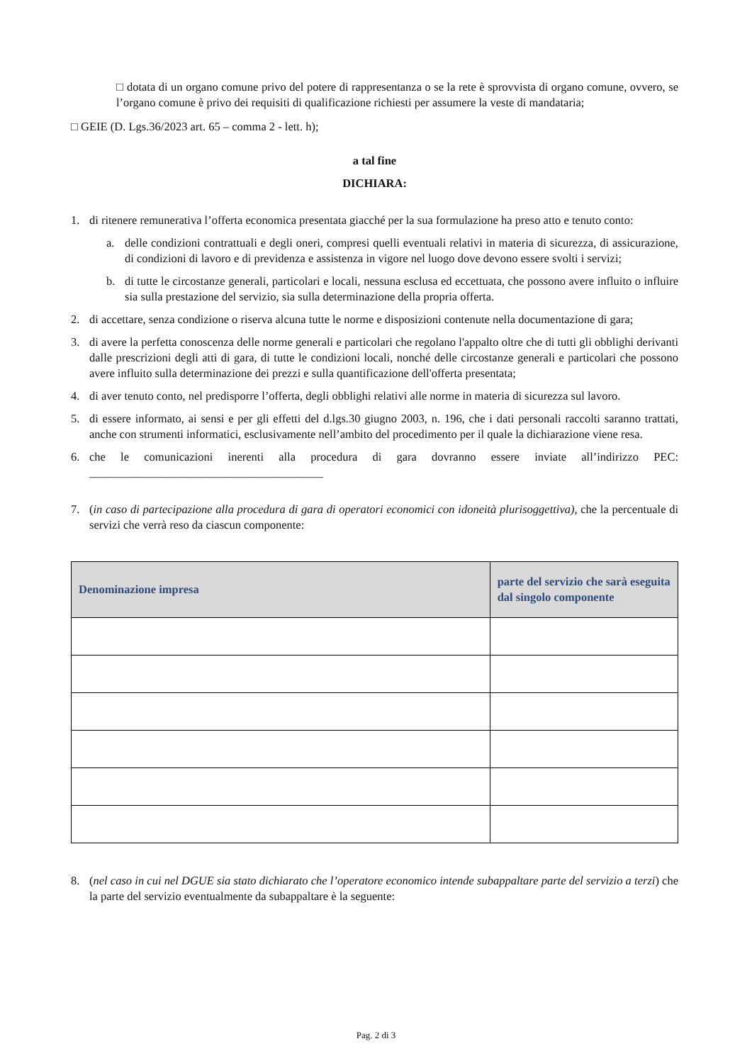□ dotata di un organo comune privo del potere di rappresentanza o se la rete è sprovvista di organo comune, ovvero, se l’organo comune è privo dei requisiti di qualificazione richiesti per assumere la veste di mandataria;
□ GEIE (D. Lgs.36/2023 art. 65 – comma 2 - lett. h);
a tal fine
DICHIARA:
1. di ritenere remunerativa l’offerta economica presentata giacché per la sua formulazione ha preso atto e tenuto conto:
a. delle condizioni contrattuali e degli oneri, compresi quelli eventuali relativi in materia di sicurezza, di assicurazione, di condizioni di lavoro e di previdenza e assistenza in vigore nel luogo dove devono essere svolti i servizi;
b. di tutte le circostanze generali, particolari e locali, nessuna esclusa ed eccettuata, che possono avere influito o influire sia sulla prestazione del servizio, sia sulla determinazione della propria offerta.
2. di accettare, senza condizione o riserva alcuna tutte le norme e disposizioni contenute nella documentazione di gara;
3. di avere la perfetta conoscenza delle norme generali e particolari che regolano l'appalto oltre che di tutti gli obblighi derivanti dalle prescrizioni degli atti di gara, di tutte le condizioni locali, nonché delle circostanze generali e particolari che possono avere influito sulla determinazione dei prezzi e sulla quantificazione dell'offerta presentata;
4. di aver tenuto conto, nel predisporre l’offerta, degli obblighi relativi alle norme in materia di sicurezza sul lavoro.
5. di essere informato, ai sensi e per gli effetti del d.lgs.30 giugno 2003, n. 196, che i dati personali raccolti saranno trattati, anche con strumenti informatici, esclusivamente nell’ambito del procedimento per il quale la dichiarazione viene resa.
6. che le comunicazioni inerenti alla procedura di gara dovranno essere inviate all’indirizzo PEC: ________________________________________
7. (in caso di partecipazione alla procedura di gara di operatori economici con idoneità plurisoggettiva), che la percentuale di servizi che verrà reso da ciascun componente:
| Denominazione impresa | parte del servizio che sarà eseguita dal singolo componente |
| --- | --- |
8. (nel caso in cui nel DGUE sia stato dichiarato che l’operatore economico intende subappaltare parte del servizio a terzi) che la parte del servizio eventualmente da subappaltare è la seguente:
Pag. 2 di 3